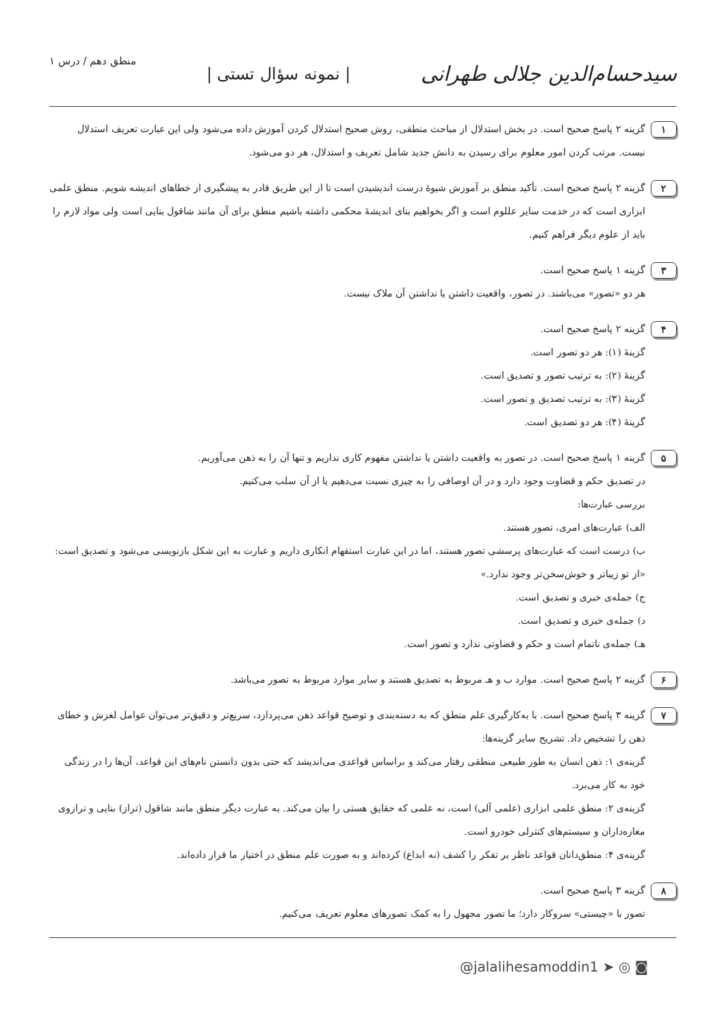سیدحسام‌الدین جلالی طهرانی | نمونه سؤال تستی | منطق دهم / درس ۱
۱
گزینه ۲ پاسخ صحیح است. در بخش استدلال از مباحث منطقی، روش صحیح استدلال کردن آموزش داده می‌شود ولی این عبارت تعریف استدلال نیست. مرتب کردن امور معلوم برای رسیدن به دانش جدید شامل تعریف و استدلال، هر دو می‌شود.
۲
گزینه ۲ پاسخ صحیح است. تأکید منطق بر آموزش شیوهٔ درست اندیشیدن است تا از این طریق قادر به پیشگیری از خطاهای اندیشه شویم. منطق علمی ابزاری است که در خدمت سایر عللوم است و اگر بخواهیم بنای اندیشهٔ محکمی داشته باشیم منطق برای آن مانند شاقول بنایی است ولی مواد لازم را باید از علوم دیگر فراهم کنیم.
۳
گزینه ۱ پاسخ صحیح است.
هر دو «تصور» می‌باشند. در تصور، واقعیت داشتن یا نداشتن آن ملاک نیست.
۴
گزینه ۲ پاسخ صحیح است.
گزینهٔ (۱): هر دو تصور است.
گزینهٔ (۲): به ترتیب تصور و تصدیق است.
گزینهٔ (۳): به ترتیب تصدیق و تصور است.
گزینهٔ (۴): هر دو تصدیق است.
۵
گزینه ۱ پاسخ صحیح است. در تصور به واقعیت داشتن یا نداشتن مفهوم کاری نداریم و تنها آن را به ذهن می‌آوریم.
در تصدیق حکم و قضاوت وجود دارد و در آن اوصافی را به چیزی نسبت می‌دهیم یا از آن سلب می‌کنیم.
بررسی عبارت‌ها:
الف) عبارت‌های امری، تصور هستند.
ب) درست است که عبارت‌های پرسشی تصور هستند، اما در این عبارت استفهام انکاری داریم و عبارت به این شکل بازنویسی می‌شود و تصدیق است: «از تو زیباتر و خوش‌سخن‌تر وجود ندارد.»
ج) جمله‌ی خبری و تصدیق است.
د) جمله‌ی خبری و تصدیق است.
هـ) جمله‌ی ناتمام است و حکم و قضاوتی ندارد و تصور است.
۶
گزینه ۲ پاسخ صحیح است. موارد ب و هـ مربوط به تصدیق هستند و سایر موارد مربوط به تصور می‌باشد.
۷
گزینه ۳ پاسخ صحیح است. با به‌کارگیری علم منطق که به دسته‌بندی و توضیح قواعد ذهن می‌پردازد، سریع‌تر و دقیق‌تر می‌توان عوامل لغزش و خطای ذهن را تشخیص داد. تشریح سایر گزینه‌ها:
گزینه‌ی ۱: ذهن انسان به طور طبیعی منطقی رفتار می‌کند و براساس قواعدی می‌اندیشد که حتی بدون دانستن نام‌های این قواعد، آن‌ها را در زندگی خود به کار می‌برد.
گزینه‌ی ۲: منطق علمی ابزاری (علمی آلی) است، نه علمی که حقایق هستی را بیان می‌کند. به عبارت دیگر منطق مانند شاقول (تراز) بنایی و ترازوی مغازه‌داران و سیستم‌های کنترلی خودرو است.
گزینه‌ی ۴: منطق‌دانان قواعد ناظر بر تفکر را کشف (نه ابداع) کرده‌اند و به صورت علم منطق در اختیار ما قرار داده‌اند.
۸
گزینه ۳ پاسخ صحیح است.
تصور با «چیستی» سروکار دارد؛ ما تصور مجهول را به کمک تصورهای معلوم تعریف می‌کنیم.
@jalalihesamoddin1 ➤ ◎ ◙